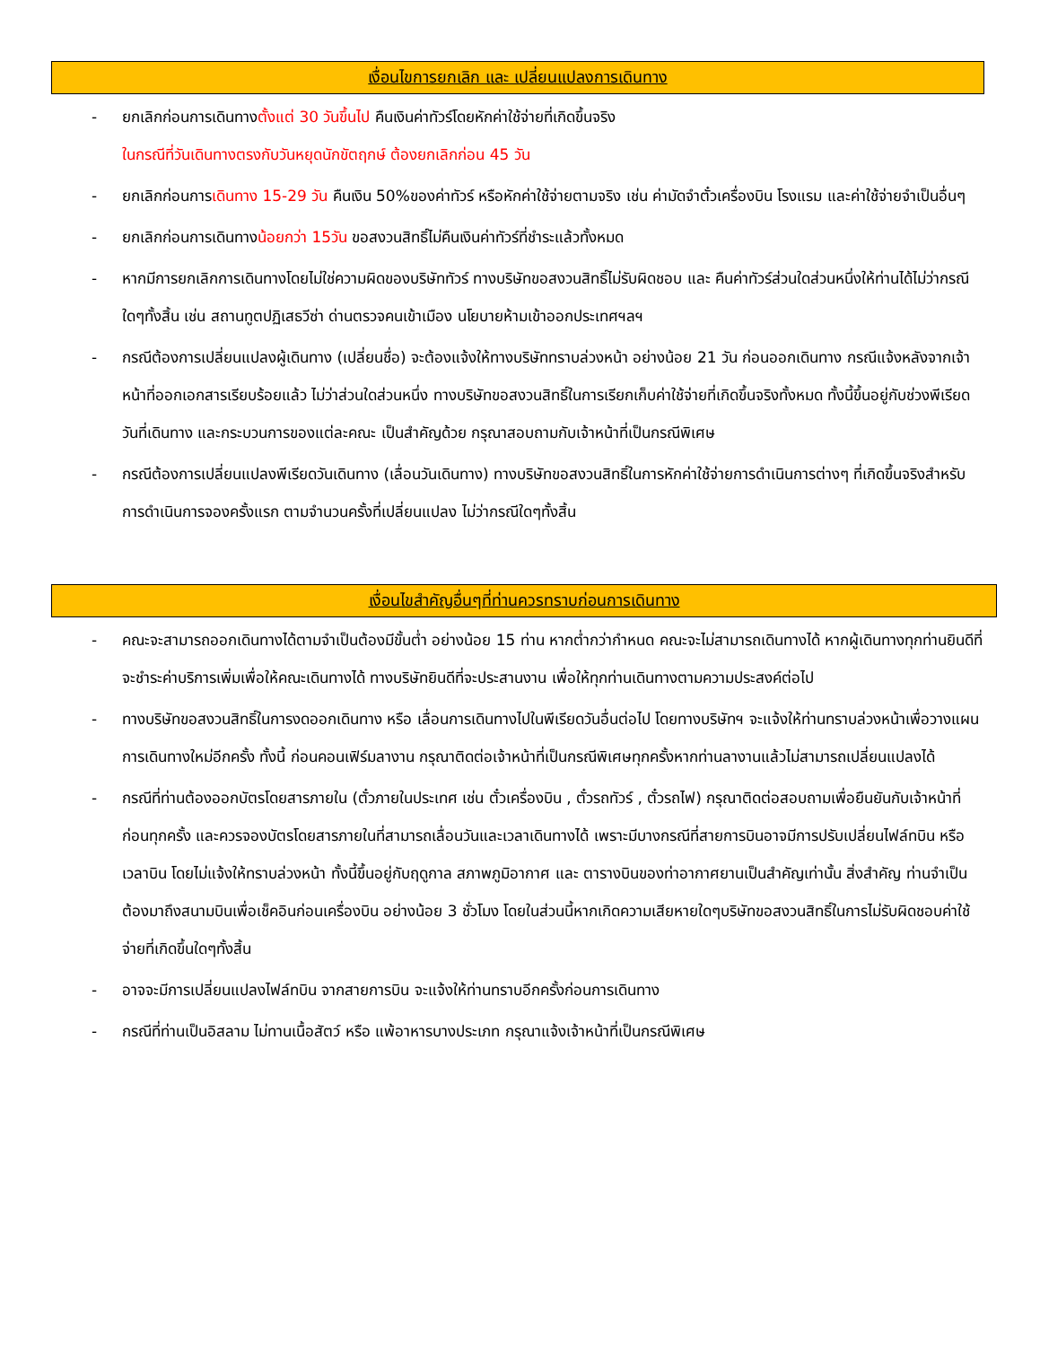เงื่อนไขการยกเลิก และ เปลี่ยนแปลงการเดินทาง
- ยกเลิกก่อนการเดินทางตั้งแต่ 30 วันขึ้นไป คืนเงินค่าทัวร์โดยหักค่าใช้จ่ายที่เกิดขึ้นจริง
ในกรณีที่วันเดินทางตรงกับวันหยุดนักขัตฤกษ์ ต้องยกเลิกก่อน 45 วัน
- ยกเลิกก่อนการเดินทาง 15-29 วัน คืนเงิน 50%ของค่าทัวร์ หรือหักค่าใช้จ่ายตามจริง เช่น ค่ามัดจำตั๋วเครื่องบิน โรงแรม และค่าใช้จ่ายจำเป็นอื่นๆ
- ยกเลิกก่อนการเดินทางน้อยกว่า 15วัน ขอสงวนสิทธิ์ไม่คืนเงินค่าทัวร์ที่ชำระแล้วทั้งหมด
- หากมีการยกเลิกการเดินทางโดยไม่ใช่ความผิดของบริษัททัวร์ ทางบริษัทขอสงวนสิทธิ์ไม่รับผิดชอบ และ คืนค่าทัวร์ส่วนใดส่วนหนึ่งให้ท่านได้ไม่ว่ากรณีใดๆทั้งสิ้น เช่น สถานทูตปฏิเสธวีซ่า ด่านตรวจคนเข้าเมือง นโยบายห้ามเข้าออกประเทศฯลฯ
- กรณีต้องการเปลี่ยนแปลงผู้เดินทาง (เปลี่ยนชื่อ) จะต้องแจ้งให้ทางบริษัททราบล่วงหน้า อย่างน้อย 21 วัน ก่อนออกเดินทาง กรณีแจ้งหลังจากเจ้าหน้าที่ออกเอกสารเรียบร้อยแล้ว ไม่ว่าส่วนใดส่วนหนึ่ง ทางบริษัทขอสงวนสิทธิ์ในการเรียกเก็บค่าใช้จ่ายที่เกิดขึ้นจริงทั้งหมด ทั้งนี้ขึ้นอยู่กับช่วงพีเรียดวันที่เดินทาง และกระบวนการของแต่ละคณะ เป็นสำคัญด้วย กรุณาสอบถามกับเจ้าหน้าที่เป็นกรณีพิเศษ
- กรณีต้องการเปลี่ยนแปลงพีเรียดวันเดินทาง (เลื่อนวันเดินทาง) ทางบริษัทขอสงวนสิทธิ์ในการหักค่าใช้จ่ายการดำเนินการต่างๆ ที่เกิดขึ้นจริงสำหรับการดำเนินการจองครั้งแรก ตามจำนวนครั้งที่เปลี่ยนแปลง ไม่ว่ากรณีใดๆทั้งสิ้น
เงื่อนไขสำคัญอื่นๆที่ท่านควรทราบก่อนการเดินทาง
- คณะจะสามารถออกเดินทางได้ตามจำเป็นต้องมีขั้นต่ำ อย่างน้อย 15 ท่าน หากต่ำกว่ากำหนด คณะจะไม่สามารถเดินทางได้ หากผู้เดินทางทุกท่านยินดีที่จะชำระค่าบริการเพิ่มเพื่อให้คณะเดินทางได้ ทางบริษัทยินดีที่จะประสานงาน เพื่อให้ทุกท่านเดินทางตามความประสงค์ต่อไป
- ทางบริษัทขอสงวนสิทธิ์ในการงดออกเดินทาง หรือ เลื่อนการเดินทางไปในพีเรียดวันอื่นต่อไป โดยทางบริษัทฯ จะแจ้งให้ท่านทราบล่วงหน้าเพื่อวางแผนการเดินทางใหม่อีกครั้ง ทั้งนี้ ก่อนคอนเฟิร์มลางาน กรุณาติดต่อเจ้าหน้าที่เป็นกรณีพิเศษทุกครั้งหากท่านลางานแล้วไม่สามารถเปลี่ยนแปลงได้
- กรณีที่ท่านต้องออกบัตรโดยสารภายใน (ตั๋วภายในประเทศ เช่น ตั๋วเครื่องบิน , ตั๋วรถทัวร์ , ตั๋วรถไฟ) กรุณาติดต่อสอบถามเพื่อยืนยันกับเจ้าหน้าที่ก่อนทุกครั้ง และควรจองบัตรโดยสารภายในที่สามารถเลื่อนวันและเวลาเดินทางได้ เพราะมีบางกรณีที่สายการบินอาจมีการปรับเปลี่ยนไฟล์ทบิน หรือ เวลาบิน โดยไม่แจ้งให้ทราบล่วงหน้า ทั้งนี้ขึ้นอยู่กับฤดูกาล สภาพภูมิอากาศ และ ตารางบินของท่าอากาศยานเป็นสำคัญเท่านั้น สิ่งสำคัญ ท่านจำเป็นต้องมาถึงสนามบินเพื่อเช็คอินก่อนเครื่องบิน อย่างน้อย 3 ชั่วโมง โดยในส่วนนี้หากเกิดความเสียหายใดๆบริษัทขอสงวนสิทธิ์ในการไม่รับผิดชอบค่าใช้จ่ายที่เกิดขึ้นใดๆทั้งสิ้น
- อาจจะมีการเปลี่ยนแปลงไฟล์ทบิน จากสายการบิน จะแจ้งให้ท่านทราบอีกครั้งก่อนการเดินทาง
- กรณีที่ท่านเป็นอิสลาม ไม่ทานเนื้อสัตว์ หรือ แพ้อาหารบางประเภท กรุณาแจ้งเจ้าหน้าที่เป็นกรณีพิเศษ